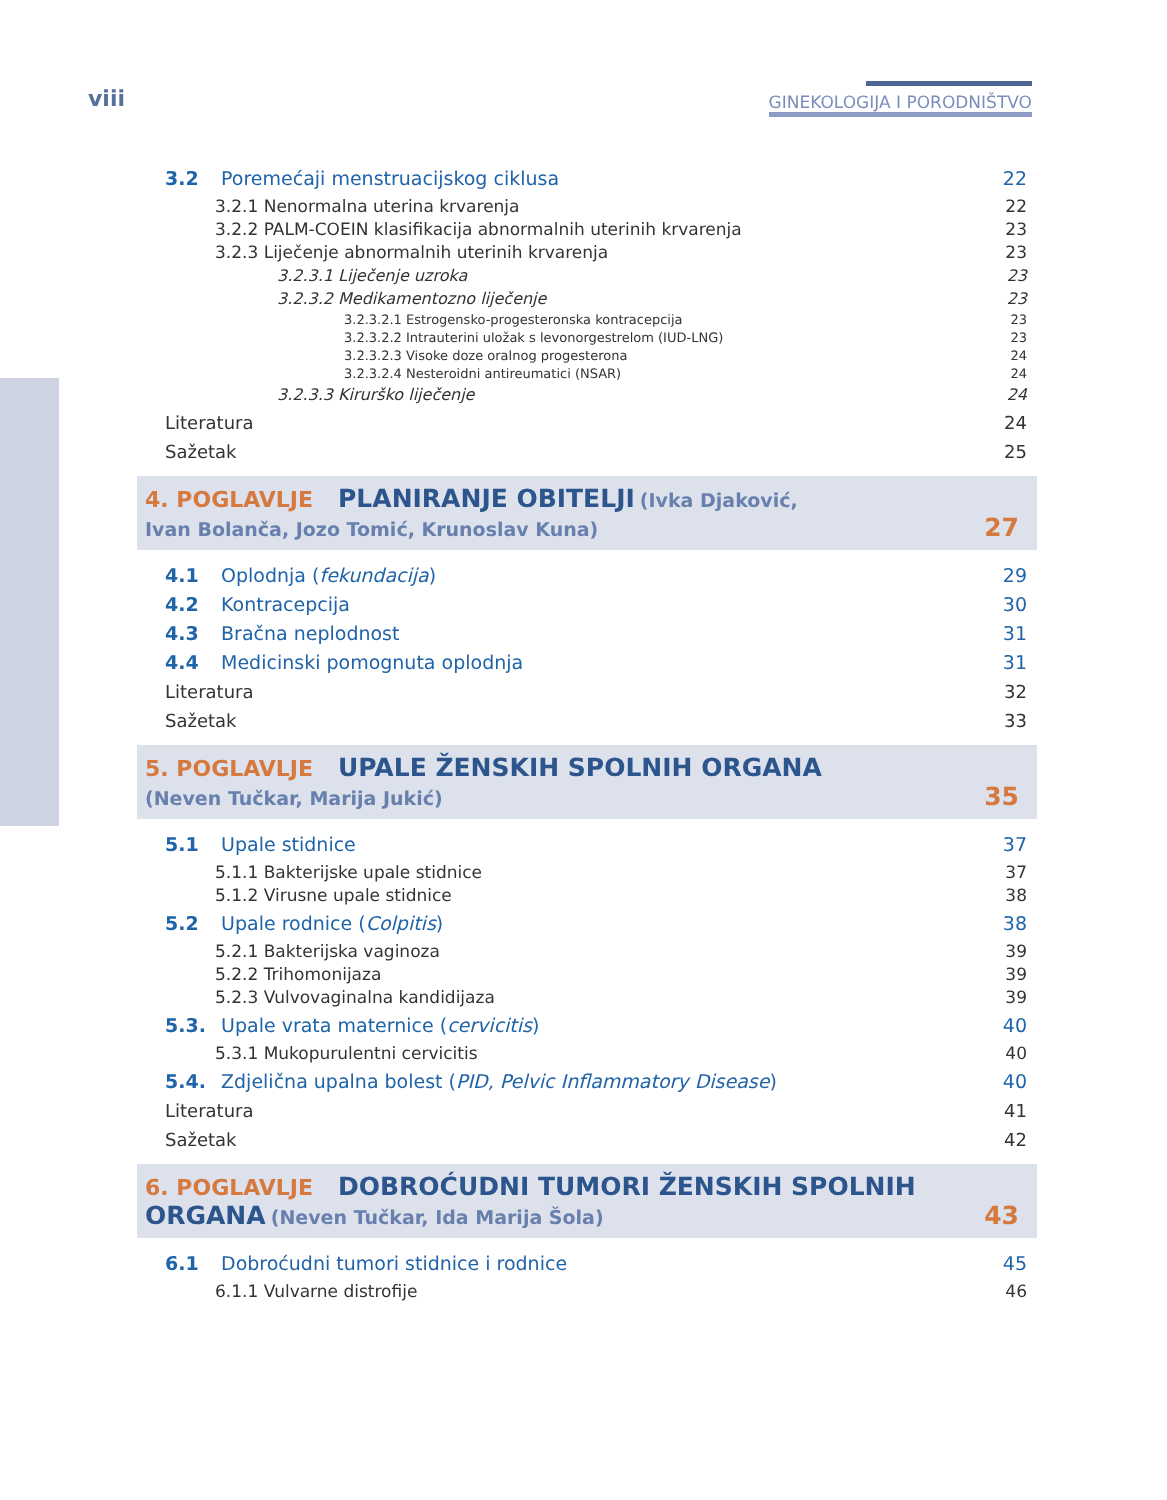viii GINEKOLOGIJA I PORODNIŠTVO
3.2 Poremećaji menstruacijskog ciklusa 22
3.2.1 Nenormalna uterina krvarenja 22
3.2.2 PALM-COEIN klasifikacija abnormalnih uterinih krvarenja 23
3.2.3 Liječenje abnormalnih uterinih krvarenja 23
3.2.3.1 Liječenje uzroka 23
3.2.3.2 Medikamentozno liječenje 23
3.2.3.2.1 Estrogensko-progesteronska kontracepcija 23
3.2.3.2.2 Intrauterini uložak s levonorgestrelom (IUD-LNG) 23
3.2.3.2.3 Visoke doze oralnog progesterona 24
3.2.3.2.4 Nesteroidni antireumatici (NSAR) 24
3.2.3.3 Kirurško liječenje 24
Literatura 24
Sažetak 25
4. POGLAVLJE PLANIRANJE OBITELJI (Ivka Djaković,
Ivan Bolanča, Jozo Tomić, Krunoslav Kuna) 27
4.1 Oplodnja (fekundacija) 29
4.2 Kontracepcija 30
4.3 Bračna neplodnost 31
4.4 Medicinski pomognuta oplodnja 31
Literatura 32
Sažetak 33
5. POGLAVLJE UPALE ŽENSKIH SPOLNIH ORGANA
(Neven Tučkar, Marija Jukić) 35
5.1 Upale stidnice 37
5.1.1 Bakterijske upale stidnice 37
5.1.2 Virusne upale stidnice 38
5.2 Upale rodnice (Colpitis) 38
5.2.1 Bakterijska vaginoza 39
5.2.2 Trihomonijaza 39
5.2.3 Vulvovaginalna kandidijaza 39
5.3. Upale vrata maternice (cervicitis) 40
5.3.1 Mukopurulentni cervicitis 40
5.4. Zdjelična upalna bolest (PID, Pelvic Inflammatory Disease) 40
Literatura 41
Sažetak 42
6. POGLAVLJE DOBROĆUDNI TUMORI ŽENSKIH SPOLNIH
ORGANA (Neven Tučkar, Ida Marija Šola) 43
6.1 Dobroćudni tumori stidnice i rodnice 45
6.1.1 Vulvarne distrofije 46